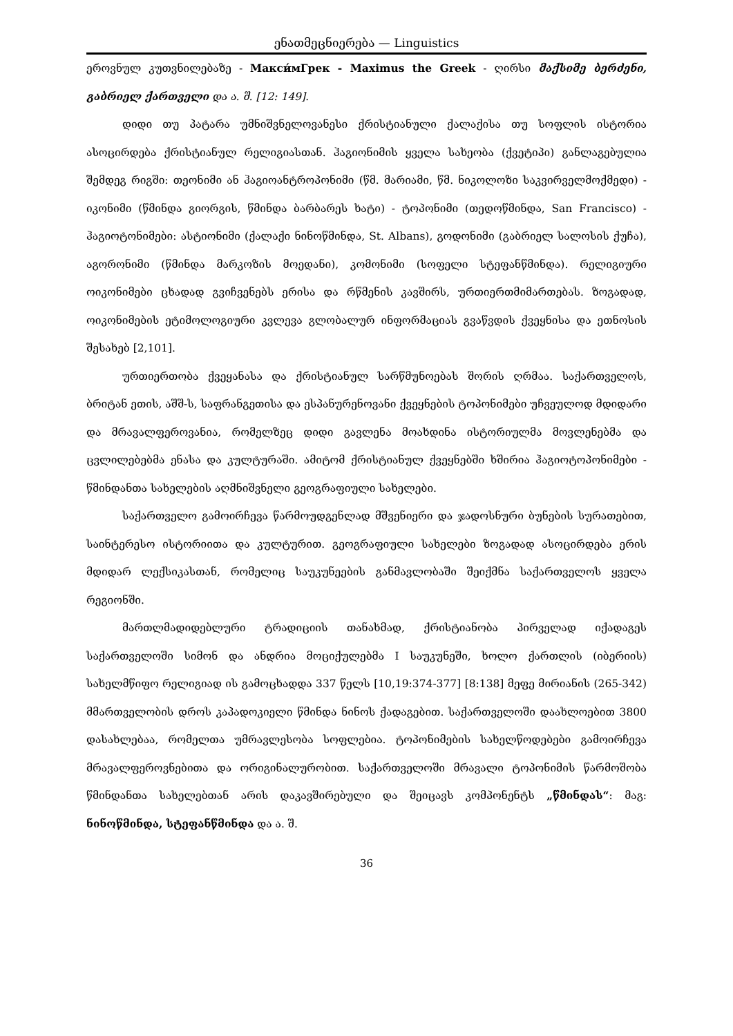ენათმეცნიერება — Linguistics
ეროვნულ კუთვნილებაზე - Макси́мГрек - Maximus the Greek - ღირსი მაქსიმე ბერძენი, გაბრიელ ქართველი და ა. შ. [12: 149].
დიდი თუ პატარა უმნიშვნელოვანესი ქრისტიანული ქალაქისა თუ სოფლის ისტორია ასოცირდება ქრისტიანულ რელიგიასთან. ჰაგიონიმის ყველა სახეობა (ქვეტიპი) განლაგებულია შემდეგ რიგში: თეონიმი ან ჰაგიოანტროპონიმი (წმ. მარიამი, წმ. ნიკოლოზი საკვირველმოქმედი) - იკონიმი (წმინდა გიორგის, წმინდა ბარბარეს ხატი) - ტოპონიმი (თედოწმინდა, San Francisco) - ჰაგიოტონიმები: ასტიონიმი (ქალაქი ნინოწმინდა, St. Albans), გოდონიმი (გაბრიელ სალოსის ქუჩა), აგორონიმი (წმინდა მარკოზის მოედანი), კომონიმი (სოფელი სტეფანწმინდა). რელიგიური ოიკონიმები ცხადად გვიჩვენებს ერისა და რწმენის კავშირს, ურთიერთმიმართებას. ზოგადად, ოიკონიმების ეტიმოლოგიური კვლევა გლობალურ ინფორმაციას გვაწვდის ქვეყნისა და ეთნოსის შესახებ [2,101].
ურთიერთობა ქვეყანასა და ქრისტიანულ სარწმუნოებას შორის ღრმაა. საქართველოს, ბრიტან ეთის, აშშ-ს, საფრანგეთისა და ესპანურენოვანი ქვეყნების ტოპონიმები უჩვეულოდ მდიდარი და მრავალფეროვანია, რომელზეც დიდი გავლენა მოახდინა ისტორიულმა მოვლენებმა და ცვლილებებმა ენასა და კულტურაში. ამიტომ ქრისტიანულ ქვეყნებში ხშირია ჰაგიოტოპონიმები - წმინდანთა სახელების აღმნიშვნელი გეოგრაფიული სახელები.
საქართველო გამოირჩევა წარმოუდგენლად მშვენიერი და ჯადოსნური ბუნების სურათებით, საინტერესო ისტორიითა და კულტურით. გეოგრაფიული სახელები ზოგადად ასოცირდება ერის მდიდარ ლექსიკასთან, რომელიც საუკუნეების განმავლობაში შეიქმნა საქართველოს ყველა რეგიონში.
მართლმადიდებლური ტრადიციის თანახმად, ქრისტიანობა პირველად იქადაგეს საქართველოში სიმონ და ანდრია მოციქულებმა I საუკუნეში, ხოლო ქართლის (იბერიის) სახელმწიფო რელიგიად ის გამოცხადდა 337 წელს [10,19:374-377] [8:138] მეფე მირიანის (265-342) მმართველობის დროს კაპადოკიელი წმინდა ნინოს ქადაგებით. საქართველოში დაახლოებით 3800 დასახლებაა, რომელთა უმრავლესობა სოფლებია. ტოპონიმების სახელწოდებები გამოირჩევა მრავალფეროვნებითა და ორიგინალურობით. საქართველოში მრავალი ტოპონიმის წარმოშობა წმინდანთა სახელებთან არის დაკავშირებული და შეიცავს კომპონენტს „წმინდას“: მაგ: ნინოწმინდა, სტეფანწმინდა და ა. შ.
36